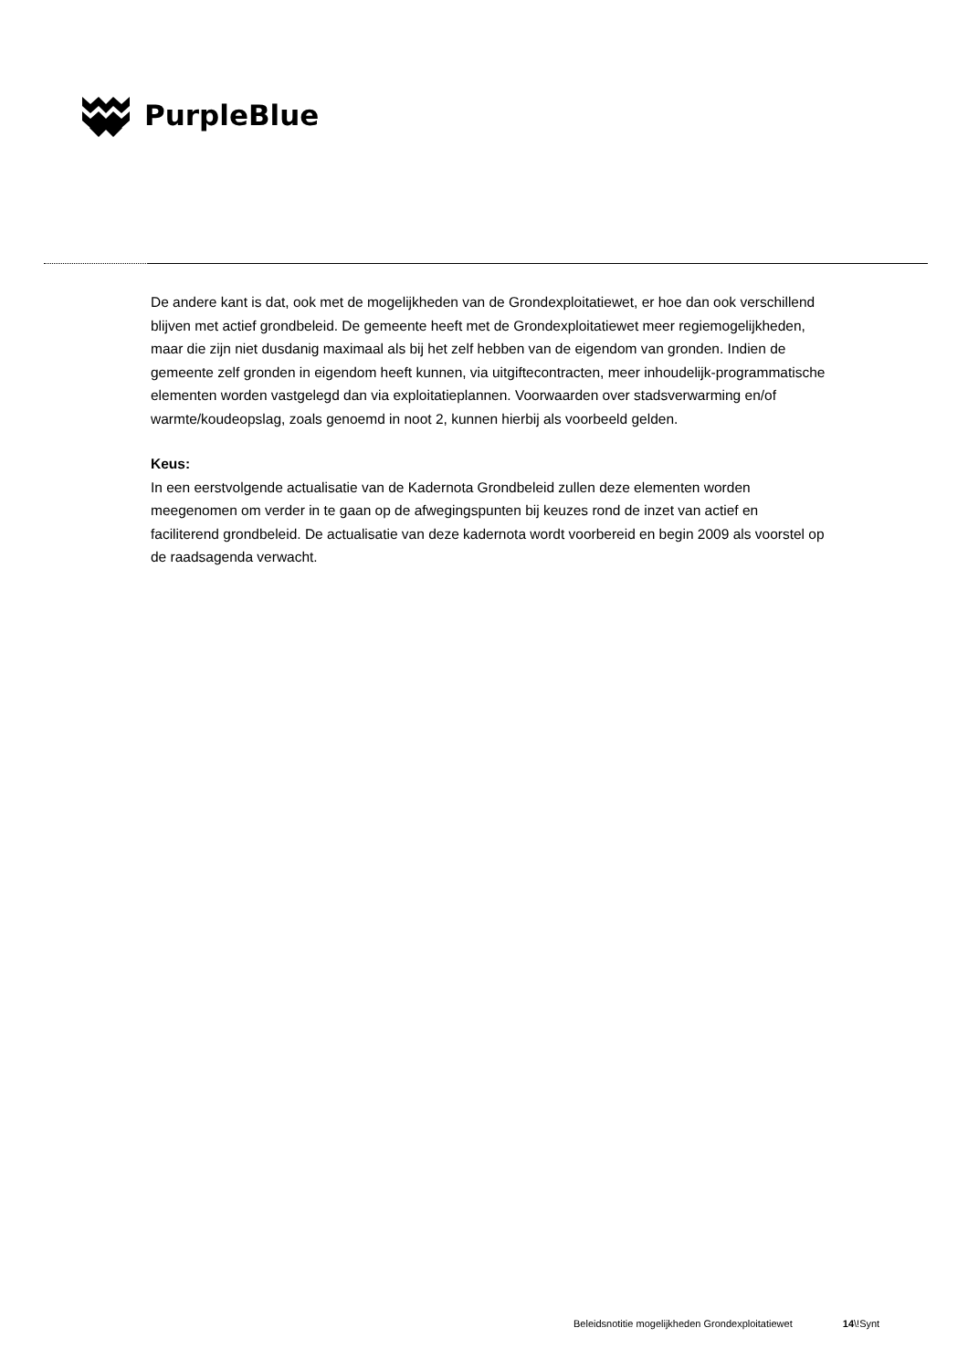PurpleBlue
De andere kant is dat, ook met de mogelijkheden van de Grondexploitatiewet, er hoe dan ook verschillend blijven met actief grondbeleid. De gemeente heeft met de Grondexploitatiewet meer regiemogelijkheden, maar die zijn niet dusdanig maximaal als bij het zelf hebben van de eigendom van gronden. Indien de gemeente zelf gronden in eigendom heeft kunnen, via uitgiftecontracten, meer inhoudelijk-programmatische elementen worden vastgelegd dan via exploitatieplannen. Voorwaarden over stadsverwarming en/of warmte/koudeopslag, zoals genoemd in noot 2, kunnen hierbij als voorbeeld gelden.
Keus:
In een eerstvolgende actualisatie van de Kadernota Grondbeleid zullen deze elementen worden meegenomen om verder in te gaan op de afwegingspunten bij keuzes rond de inzet van actief en faciliterend grondbeleid. De actualisatie van deze kadernota wordt voorbereid en begin 2009 als voorstel op de raadsagenda verwacht.
Beleidsnotitie mogelijkheden Grondexploitatiewet 14\!Synt